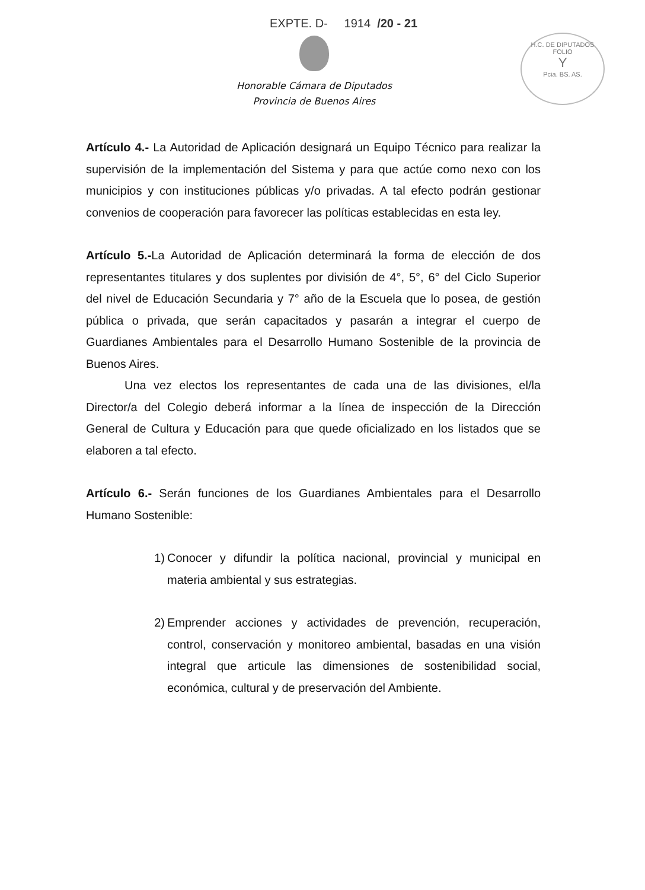EXPTE. D- 1914 /20 - 21
H.C. DE DIPUTADOS
FOLIO
Y
Pcia. BS. AS.
Honorable Cámara de Diputados
Provincia de Buenos Aires
Artículo 4.- La Autoridad de Aplicación designará un Equipo Técnico para realizar la supervisión de la implementación del Sistema y para que actúe como nexo con los municipios y con instituciones públicas y/o privadas. A tal efecto podrán gestionar convenios de cooperación para favorecer las políticas establecidas en esta ley.
Artículo 5.-La Autoridad de Aplicación determinará la forma de elección de dos representantes titulares y dos suplentes por división de 4°, 5°, 6° del Ciclo Superior del nivel de Educación Secundaria y 7° año de la Escuela que lo posea, de gestión pública o privada, que serán capacitados y pasarán a integrar el cuerpo de Guardianes Ambientales para el Desarrollo Humano Sostenible de la provincia de Buenos Aires.
Una vez electos los representantes de cada una de las divisiones, el/la Director/a del Colegio deberá informar a la línea de inspección de la Dirección General de Cultura y Educación para que quede oficializado en los listados que se elaboren a tal efecto.
Artículo 6.- Serán funciones de los Guardianes Ambientales para el Desarrollo Humano Sostenible:
1) Conocer y difundir la política nacional, provincial y municipal en materia ambiental y sus estrategias.
2) Emprender acciones y actividades de prevención, recuperación, control, conservación y monitoreo ambiental, basadas en una visión integral que articule las dimensiones de sostenibilidad social, económica, cultural y de preservación del Ambiente.